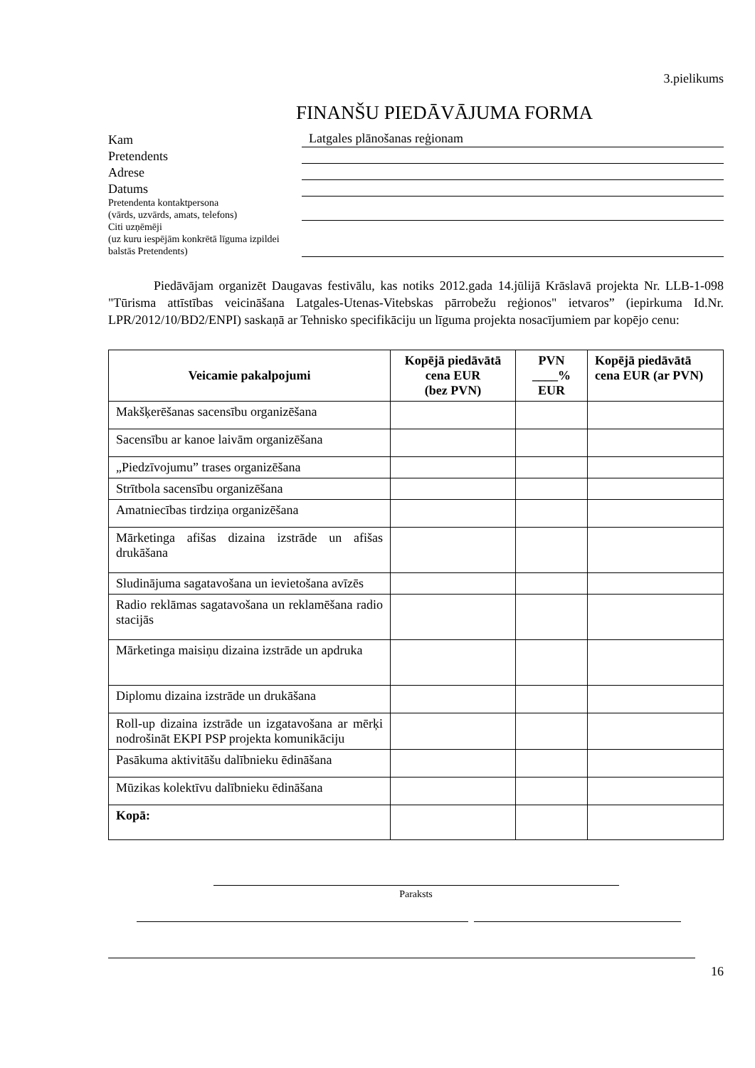3.pielikums
FINANŠU PIEDĀVĀJUMA FORMA
Kam
Latgales plānošanas reģionam
Pretendents
Adrese
Datums
Pretendenta kontaktpersona
(vārds, uzvārds, amats, telefons)
Citi uzņēmēji
(uz kuru iespējām konkrētā līguma izpildei balstās Pretendents)
Piedāvājam organizēt Daugavas festivālu, kas notiks 2012.gada 14.jūlijā Krāslavā projekta Nr. LLB-1-098 "Tūrisma attīstības veicināšana Latgales-Utenas-Vitebskas pārrobežu reģionos" ietvaros” (iepirkuma Id.Nr. LPR/2012/10/BD2/ENPI) saskaņā ar Tehnisko specifikāciju un līguma projekta nosacījumiem par kopējo cenu:
| Veicamie pakalpojumi | Kopējā piedāvātā cena EUR (bez PVN) | PVN ____% EUR | Kopējā piedāvātā cena EUR (ar PVN) |
| --- | --- | --- | --- |
| Makšķerēšanas sacensību organizēšana | | | |
| Sacensību ar kanoe laivām organizēšana | | | |
| „Piedzīvojumu” trases organizēšana | | | |
| Strītbola sacensību organizēšana | | | |
| Amatniecības tirdziņa organizēšana | | | |
| Mārketinga afišas dizaina izstrāde un afišas drukāšana | | | |
| Sludinājuma sagatavošana un ievietošana avīzēs | | | |
| Radio reklāmas sagatavošana un reklamēšana radio stacijās | | | |
| Mārketinga maisiņu dizaina izstrāde un apdruka | | | |
| Diplomu dizaina izstrāde un drukāšana | | | |
| Roll-up dizaina izstrāde un izgatavošana ar mērķi nodrošināt EKPI PSP projekta komunikāciju | | | |
| Pasākuma aktivitāšu dalībnieku ēdināšana | | | |
| Mūzikas kolektīvu dalībnieku ēdināšana | | | |
| Kopā: | | | |
Paraksts
16